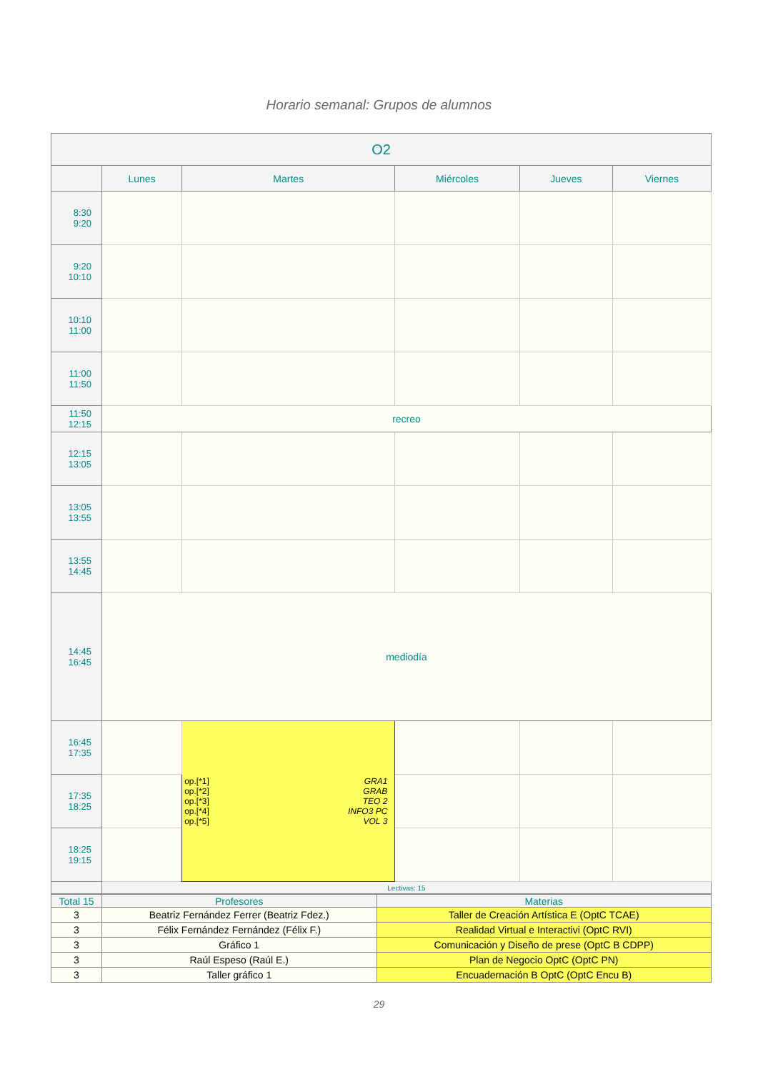Horario semanal: Grupos de alumnos
| O2 | | | | | |
| --- | --- | --- | --- | --- | --- |
| | Lunes | Martes | Miércoles | Jueves | Viernes |
| 8:30 9:20 | | | | | |
| 9:20 10:10 | | | | | |
| 10:10 11:00 | | | | | |
| 11:00 11:50 | | | | | |
| 11:50 12:15 | recreo | | | | |
| 12:15 13:05 | | | | | |
| 13:05 13:55 | | | | | |
| 13:55 14:45 | | | | | |
| 14:45 16:45 | mediodía | | | | |
| 16:45 17:35 | | op.[*1] GRA1 op.[*2] GRAB op.[*3] TEO 2 op.[*4] INFO3 PC op.[*5] VOL 3 | | | |
| 17:35 18:25 | | | | | |
| 18:25 19:15 | | | | | |
| | Lectivas: 15 | | | | |
| Total 15 | Profesores | Materias |
| --- | --- | --- |
| 3 | Beatriz Fernández Ferrer (Beatriz Fdez.) | Taller de Creación Artística E (OptC TCAE) |
| 3 | Félix Fernández Fernández (Félix F.) | Realidad Virtual e Interactivi (OptC RVI) |
| 3 | Gráfico 1 | Comunicación y Diseño de prese (OptC B CDPP) |
| 3 | Raúl Espeso (Raúl E.) | Plan de Negocio OptC (OptC PN) |
| 3 | Taller gráfico 1 | Encuadernación B OptC (OptC Encu B) |
29